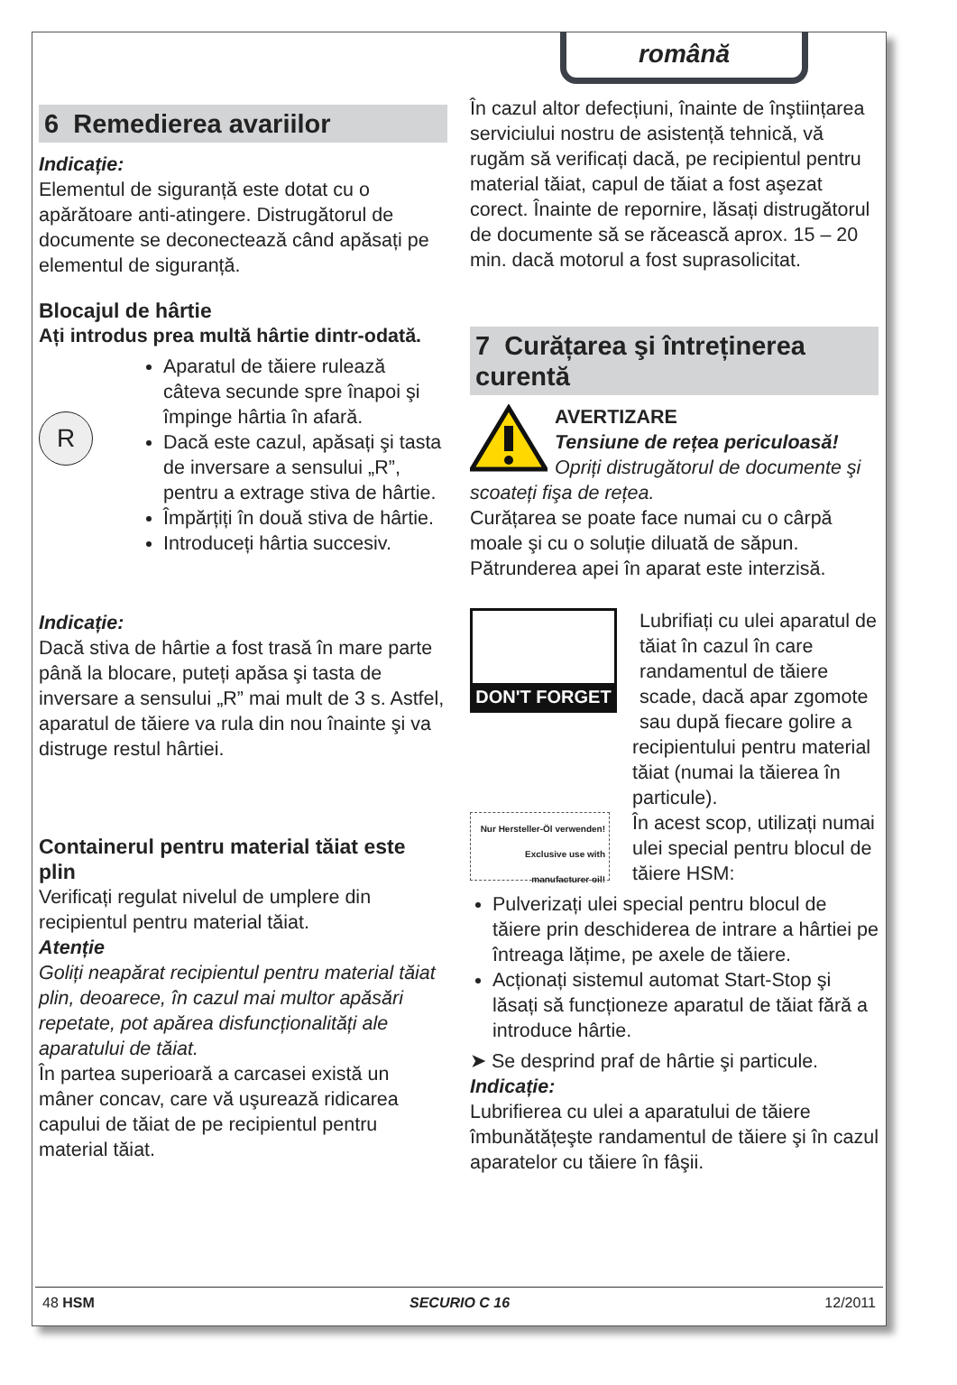română
6 Remedierea avariilor
Indicație:
Elementul de siguranță este dotat cu o apărătoare anti-atingere. Distrugătorul de documente se deconectează când apăsați pe elementul de siguranță.
Blocajul de hârtie
Ați introdus prea multă hârtie dintr-odată.
R
Aparatul de tăiere rulează câteva secunde spre înapoi şi împinge hârtia în afară.
Dacă este cazul, apăsați şi tasta de inversare a sensului „R”, pentru a extrage stiva de hârtie.
Împărțiți în două stiva de hârtie.
Introduceți hârtia succesiv.
Indicație:
Dacă stiva de hârtie a fost trasă în mare parte până la blocare, puteți apăsa şi tasta de inversare a sensului „R” mai mult de 3 s. Astfel, aparatul de tăiere va rula din nou înainte şi va distruge restul hârtiei.
Containerul pentru material tăiat este plin
Verificați regulat nivelul de umplere din recipientul pentru material tăiat.
Atenție
Goliți neapărat recipientul pentru material tăiat plin, deoarece, în cazul mai multor apăsări repetate, pot apărea disfuncționalități ale aparatului de tăiat.
În partea superioară a carcasei există un mâner concav, care vă uşurează ridicarea capului de tăiat de pe recipientul pentru material tăiat.
În cazul altor defecțiuni, înainte de înştiințarea serviciului nostru de asistență tehnică, vă rugăm să verificați dacă, pe recipientul pentru material tăiat, capul de tăiat a fost aşezat corect. Înainte de repornire, lăsați distrugătorul de documente să se răcească aprox. 15 – 20 min. dacă motorul a fost suprasolicitat.
7 Curățarea şi întreținerea curentă
AVERTIZARE
Tensiune de rețea periculoasă!
Opriți distrugătorul de documente şi scoateți fişa de rețea.
Curățarea se poate face numai cu o cârpă moale şi cu o soluție diluată de săpun. Pătrunderea apei în aparat este interzisă.
DON'T FORGET
Nur Hersteller-Öl verwenden!
Exclusive use with manufacturer oil!
Lubrifiați cu ulei aparatul de tăiat în cazul în care randamentul de tăiere scade, dacă apar zgomote sau după fiecare golire a recipientului pentru material tăiat (numai la tăierea în particule).
În acest scop, utilizați numai ulei special pentru blocul de tăiere HSM:
Pulverizați ulei special pentru blocul de tăiere prin deschiderea de intrare a hârtiei pe întreaga lățime, pe axele de tăiere.
Acționați sistemul automat Start-Stop şi lăsați să funcționeze aparatul de tăiat fără a introduce hârtie.
➤ Se desprind praf de hârtie şi particule.
Indicație:
Lubrifierea cu ulei a aparatului de tăiere îmbunătățeşte randamentul de tăiere şi în cazul aparatelor cu tăiere în fâşii.
48 HSM SECURIO C 16 12/2011